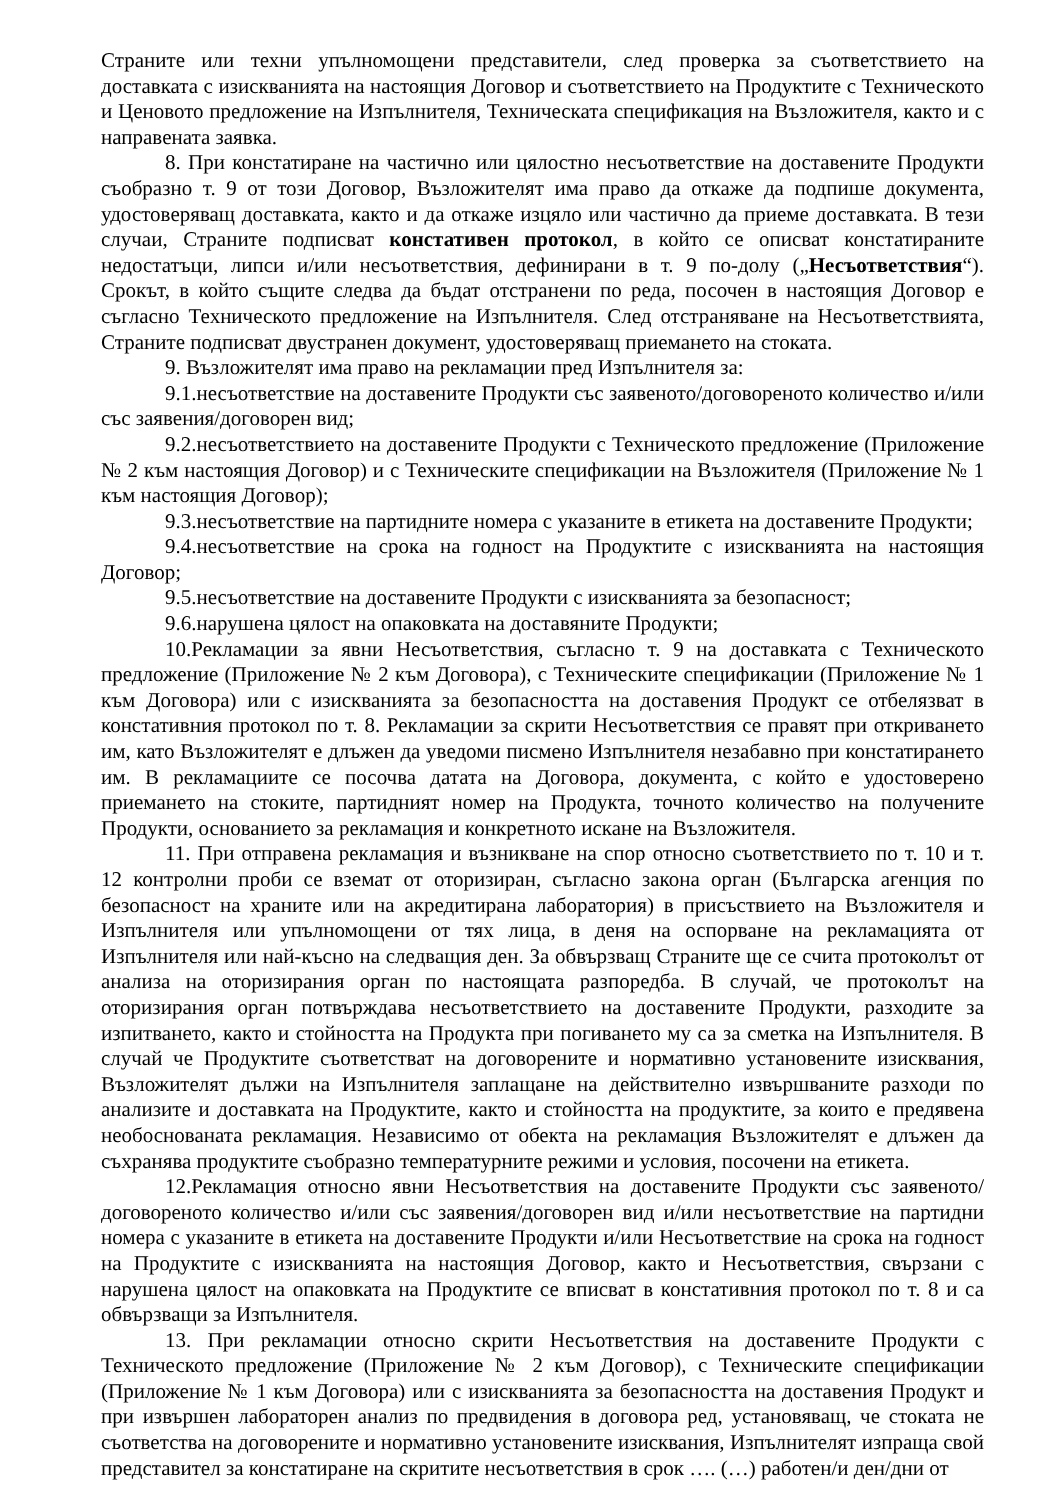Страните или техни упълномощени представители, след проверка за съответствието на доставката с изискванията на настоящия Договор и съответствието на Продуктите с Техническото и Ценовото предложение на Изпълнителя, Техническата спецификация на Възложителя, както и с направената заявка.
8. При констатиране на частично или цялостно несъответствие на доставените Продукти съобразно т. 9 от този Договор, Възложителят има право да откаже да подпише документа, удостоверяващ доставката, както и да откаже изцяло или частично да приеме доставката. В тези случаи, Страните подписват констативен протокол, в който се описват констатираните недостатъци, липси и/или несъответствия, дефинирани в т. 9 по-долу („Несъответствия“). Срокът, в който същите следва да бъдат отстранени по реда, посочен в настоящия Договор е съгласно Техническото предложение на Изпълнителя. След отстраняване на Несъответствията, Страните подписват двустранен документ, удостоверяващ приемането на стоката.
9. Възложителят има право на рекламации пред Изпълнителя за:
9.1.несъответствие на доставените Продукти със заявеното/договореното количество и/или със заявения/договорен вид;
9.2.несъответствието на доставените Продукти с Техническото предложение (Приложение № 2 към настоящия Договор) и с Техническите спецификации на Възложителя (Приложение № 1 към настоящия Договор);
9.3.несъответствие на партидните номера с указаните в етикета на доставените Продукти;
9.4.несъответствие на срока на годност на Продуктите с изискванията на настоящия Договор;
9.5.несъответствие на доставените Продукти с изискванията за безопасност;
9.6.нарушена цялост на опаковката на доставяните Продукти;
10.Рекламации за явни Несъответствия, съгласно т. 9 на доставката с Техническото предложение (Приложение № 2 към Договора), с Техническите спецификации (Приложение № 1 към Договора) или с изискванията за безопасността на доставения Продукт се отбелязват в констативния протокол по т. 8. Рекламации за скрити Несъответствия се правят при откриването им, като Възложителят е длъжен да уведоми писмено Изпълнителя незабавно при констатирането им. В рекламациите се посочва датата на Договора, документа, с който е удостоверено приемането на стоките, партидният номер на Продукта, точното количество на получените Продукти, основанието за рекламация и конкретното искане на Възложителя.
11. При отправена рекламация и възникване на спор относно съответствието по т. 10 и т. 12 контролни проби се вземат от оторизиран, съгласно закона орган (Българска агенция по безопасност на храните или на акредитирана лаборатория) в присъствието на Възложителя и Изпълнителя или упълномощени от тях лица, в деня на оспорване на рекламацията от Изпълнителя или най-късно на следващия ден. За обвързващ Страните ще се счита протоколът от анализа на оторизирания орган по настоящата разпоредба. В случай, че протоколът на оторизирания орган потвърждава несъответствието на доставените Продукти, разходите за изпитването, както и стойността на Продукта при погиването му са за сметка на Изпълнителя. В случай че Продуктите съответстват на договорените и нормативно установените изисквания, Възложителят дължи на Изпълнителя заплащане на действително извършваните разходи по анализите и доставката на Продуктите, както и стойността на продуктите, за които е предявена необоснованата рекламация. Независимо от обекта на рекламация Възложителят е длъжен да съхранява продуктите съобразно температурните режими и условия, посочени на етикета.
12.Рекламация относно явни Несъответствия на доставените Продукти със заявеното/договореното количество и/или със заявения/договорен вид и/или несъответствие на партидни номера с указаните в етикета на доставените Продукти и/или Несъответствие на срока на годност на Продуктите с изискванията на настоящия Договор, както и Несъответствия, свързани с нарушена цялост на опаковката на Продуктите се вписват в констативния протокол по т. 8 и са обвързващи за Изпълнителя.
13. При рекламации относно скрити Несъответствия на доставените Продукти с Техническото предложение (Приложение № 2 към Договор), с Техническите спецификации (Приложение № 1 към Договора) или с изискванията за безопасността на доставения Продукт и при извършен лабораторен анализ по предвидения в договора ред, установяващ, че стоката не съответства на договорените и нормативно установените изисквания, Изпълнителят изпраща свой представител за констатиране на скритите несъответствия в срок …. (…) работен/и ден/дни от